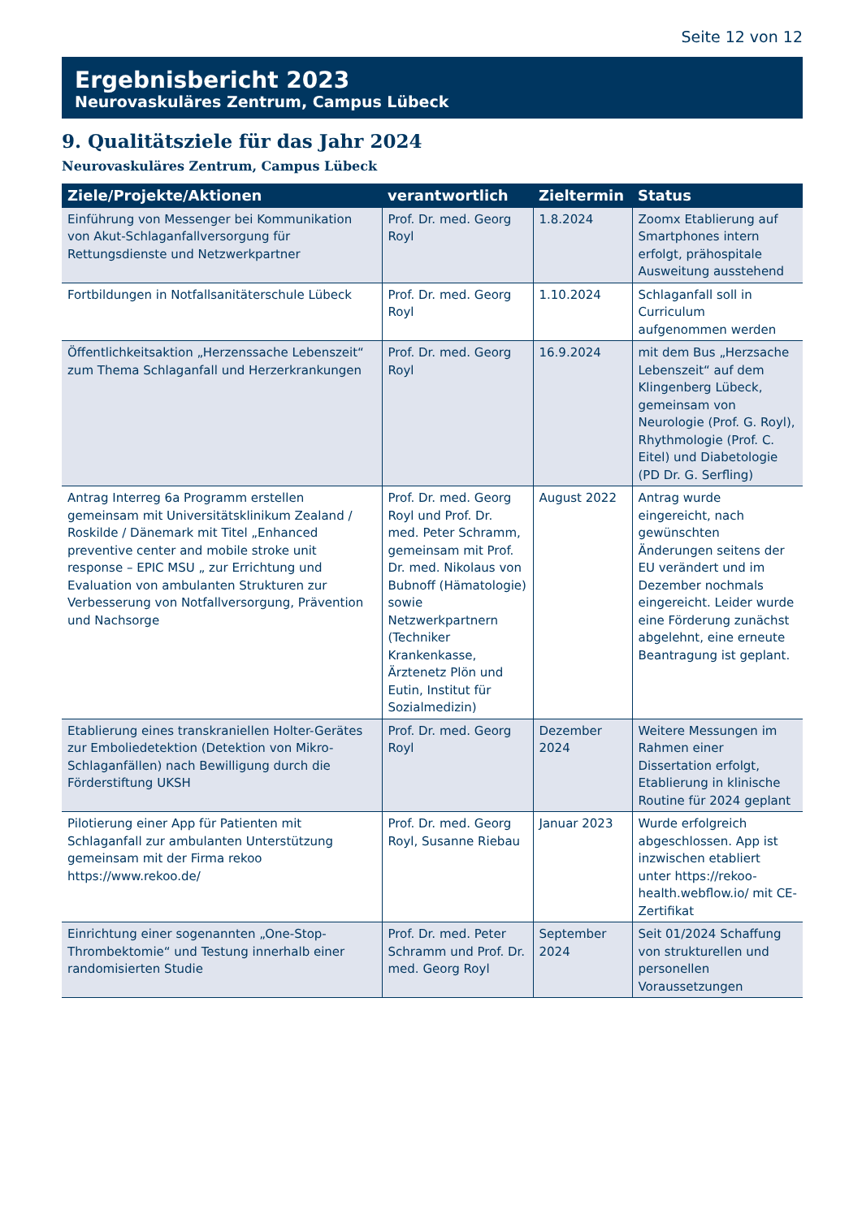Seite 12 von 12
Ergebnisbericht 2023
Neurovaskuläres Zentrum, Campus Lübeck
9. Qualitätsziele für das Jahr 2024
Neurovaskuläres Zentrum, Campus Lübeck
| Ziele/Projekte/Aktionen | verantwortlich | Zieltermin | Status |
| --- | --- | --- | --- |
| Einführung von Messenger bei Kommunikation von Akut-Schlaganfallversorgung für Rettungsdienste und Netzwerkpartner | Prof. Dr. med. Georg Royl | 1.8.2024 | Zoomx Etablierung auf Smartphones intern erfolgt, prähospitale Ausweitung ausstehend |
| Fortbildungen in Notfallsanitäterschule Lübeck | Prof. Dr. med. Georg Royl | 1.10.2024 | Schlaganfall soll in Curriculum aufgenommen werden |
| Öffentlichkeitsaktion „Herzenssache Lebenszeit“ zum Thema Schlaganfall und Herzerkrankungen | Prof. Dr. med. Georg Royl | 16.9.2024 | mit dem Bus „Herzsache Lebenszeit“ auf dem Klingenberg Lübeck, gemeinsam von Neurologie (Prof. G. Royl), Rhythmologie (Prof. C. Eitel) und Diabetologie (PD Dr. G. Serfling) |
| Antrag Interreg 6a Programm erstellen gemeinsam mit Universitätsklinikum Zealand / Roskilde / Dänemark mit Titel „Enhanced preventive center and mobile stroke unit response – EPIC MSU „ zur Errichtung und Evaluation von ambulanten Strukturen zur Verbesserung von Notfallversorgung, Prävention und Nachsorge | Prof. Dr. med. Georg Royl und Prof. Dr. med. Peter Schramm, gemeinsam mit Prof. Dr. med. Nikolaus von Bubnoff (Hämatologie) sowie Netzwerkpartnern (Techniker Krankenkasse, Ärztenetz Plön und Eutin, Institut für Sozialmedizin) | August 2022 | Antrag wurde eingereicht, nach gewünschten Änderungen seitens der EU verändert und im Dezember nochmals eingereicht. Leider wurde eine Förderung zunächst abgelehnt, eine erneute Beantragung ist geplant. |
| Etablierung eines transkraniellen Holter-Gerätes zur Emboliedetektion (Detektion von Mikro-Schlaganfällen) nach Bewilligung durch die Förderstiftung UKSH | Prof. Dr. med. Georg Royl | Dezember 2024 | Weitere Messungen im Rahmen einer Dissertation erfolgt, Etablierung in klinische Routine für 2024 geplant |
| Pilotierung einer App für Patienten mit Schlaganfall zur ambulanten Unterstützung gemeinsam mit der Firma rekoo https://www.rekoo.de/ | Prof. Dr. med. Georg Royl, Susanne Riebau | Januar 2023 | Wurde erfolgreich abgeschlossen. App ist inzwischen etabliert unter https://rekoo-health.webflow.io/ mit CE-Zertifikat |
| Einrichtung einer sogenannten „One-Stop-Thrombektomie“ und Testung innerhalb einer randomisierten Studie | Prof. Dr. med. Peter Schramm und Prof. Dr. med. Georg Royl | September 2024 | Seit 01/2024 Schaffung von strukturellen und personellen Voraussetzungen |